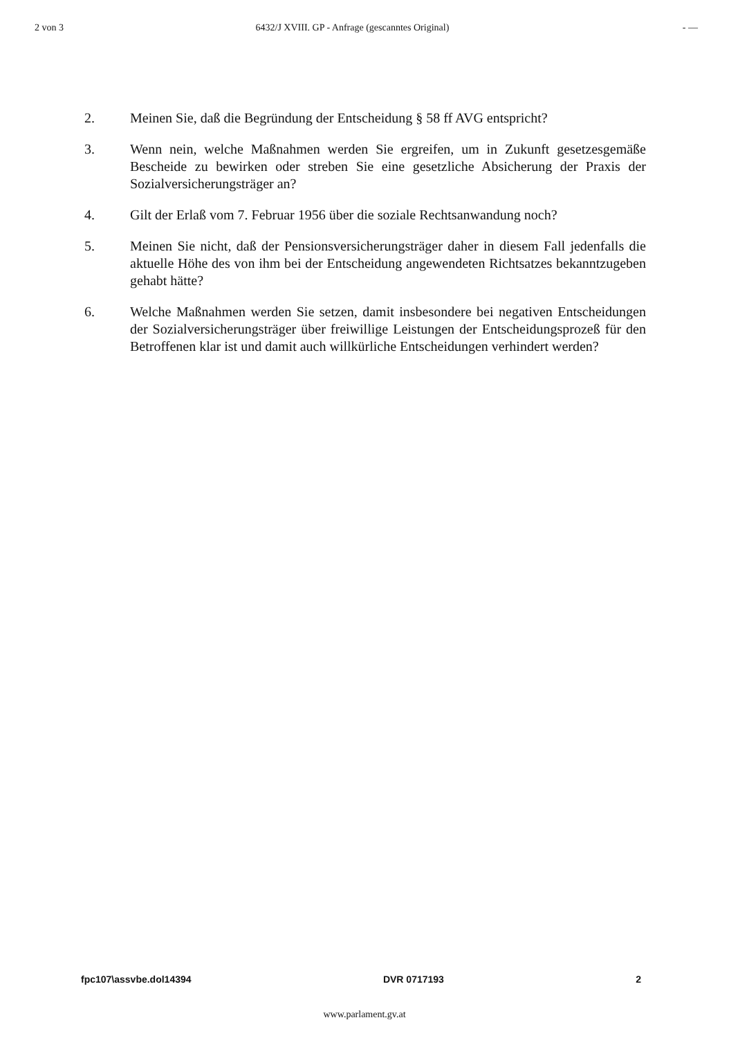2 von 3 6432/J XVIII. GP - Anfrage (gescanntes Original) - —
2. Meinen Sie, daß die Begründung der Entscheidung § 58 ff AVG entspricht?
3. Wenn nein, welche Maßnahmen werden Sie ergreifen, um in Zukunft gesetzesgemäße Bescheide zu bewirken oder streben Sie eine gesetzliche Absicherung der Praxis der Sozialversicherungsträger an?
4. Gilt der Erlaß vom 7. Februar 1956 über die soziale Rechtsanwandung noch?
5. Meinen Sie nicht, daß der Pensionsversicherungsträger daher in diesem Fall jedenfalls die aktuelle Höhe des von ihm bei der Entscheidung angewendeten Richtsatzes bekanntzugeben gehabt hätte?
6. Welche Maßnahmen werden Sie setzen, damit insbesondere bei negativen Entscheidungen der Sozialversicherungsträger über freiwillige Leistungen der Entscheidungsprozeß für den Betroffenen klar ist und damit auch willkürliche Entscheidungen verhindert werden?
fpc107\assvbe.dol14394 DVR 0717193 2
www.parlament.gv.at